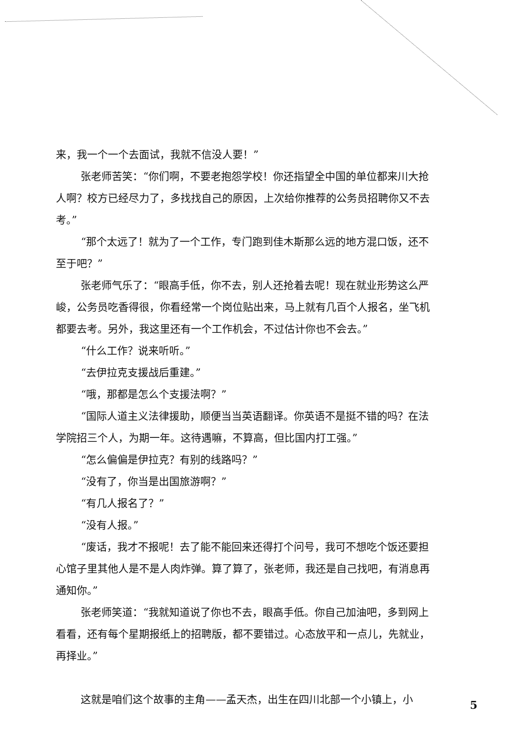来，我一个一个去面试，我就不信没人要！”
张老师苦笑：“你们啊，不要老抱怨学校！你还指望全中国的单位都来川大抢人啊？校方已经尽力了，多找找自己的原因，上次给你推荐的公务员招聘你又不去考。”
“那个太远了！就为了一个工作，专门跑到佳木斯那么远的地方混口饭，还不至于吧？”
张老师气乐了：“眼高手低，你不去，别人还抢着去呢！现在就业形势这么严峻，公务员吃香得很，你看经常一个岗位贴出来，马上就有几百个人报名，坐飞机都要去考。另外，我这里还有一个工作机会，不过估计你也不会去。”
“什么工作？说来听听。”
“去伊拉克支援战后重建。”
“哦，那都是怎么个支援法啊？”
“国际人道主义法律援助，顺便当当英语翻译。你英语不是挺不错的吗？在法学院招三个人，为期一年。这待遇嘛，不算高，但比国内打工强。”
“怎么偏偏是伊拉克？有别的线路吗？”
“没有了，你当是出国旅游啊？”
“有几人报名了？”
“没有人报。”
“废话，我才不报呢！去了能不能回来还得打个问号，我可不想吃个饭还要担心馆子里其他人是不是人肉炸弹。算了算了，张老师，我还是自己找吧，有消息再通知你。”
张老师笑道：“我就知道说了你也不去，眼高手低。你自己加油吧，多到网上看看，还有每个星期报纸上的招聘版，都不要错过。心态放平和一点儿，先就业，再择业。”
这就是咱们这个故事的主角——孟天杰，出生在四川北部一个小镇上，小
5